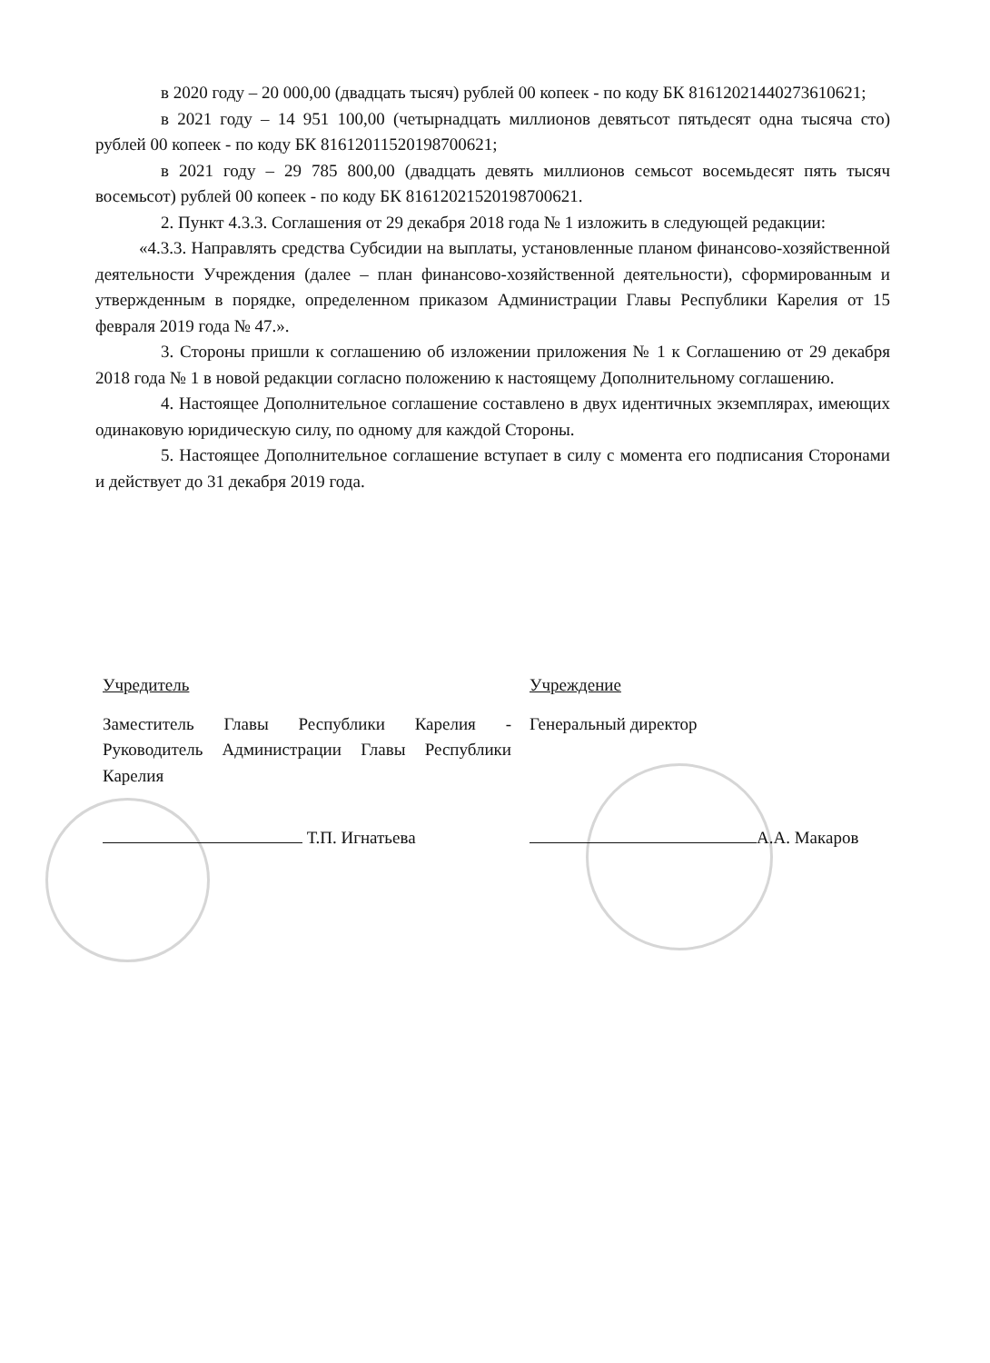в 2020 году – 20 000,00 (двадцать тысяч) рублей 00 копеек - по коду БК 81612021440273610621;
в 2021 году – 14 951 100,00 (четырнадцать миллионов девятьсот пятьдесят одна тысяча сто) рублей 00 копеек - по коду БК 81612011520198700621;
в 2021 году – 29 785 800,00 (двадцать девять миллионов семьсот восемьдесят пять тысяч восемьсот) рублей 00 копеек - по коду БК 81612021520198700621.
2. Пункт 4.3.3. Соглашения от 29 декабря 2018 года № 1 изложить в следующей редакции:
«4.3.3. Направлять средства Субсидии на выплаты, установленные планом финансово-хозяйственной деятельности Учреждения (далее – план финансово-хозяйственной деятельности), сформированным и утвержденным в порядке, определенном приказом Администрации Главы Республики Карелия от 15 февраля 2019 года № 47.».
3. Стороны пришли к соглашению об изложении приложения № 1 к Соглашению от 29 декабря 2018 года № 1 в новой редакции согласно положению к настоящему Дополнительному соглашению.
4. Настоящее Дополнительное соглашение составлено в двух идентичных экземплярах, имеющих одинаковую юридическую силу, по одному для каждой Стороны.
5. Настоящее Дополнительное соглашение вступает в силу с момента его подписания Сторонами и действует до 31 декабря 2019 года.
Учредитель
Заместитель Главы Республики Карелия - Руководитель Администрации Главы Республики Карелия
Т.П. Игнатьева
Учреждение
Генеральный директор
А.А. Макаров